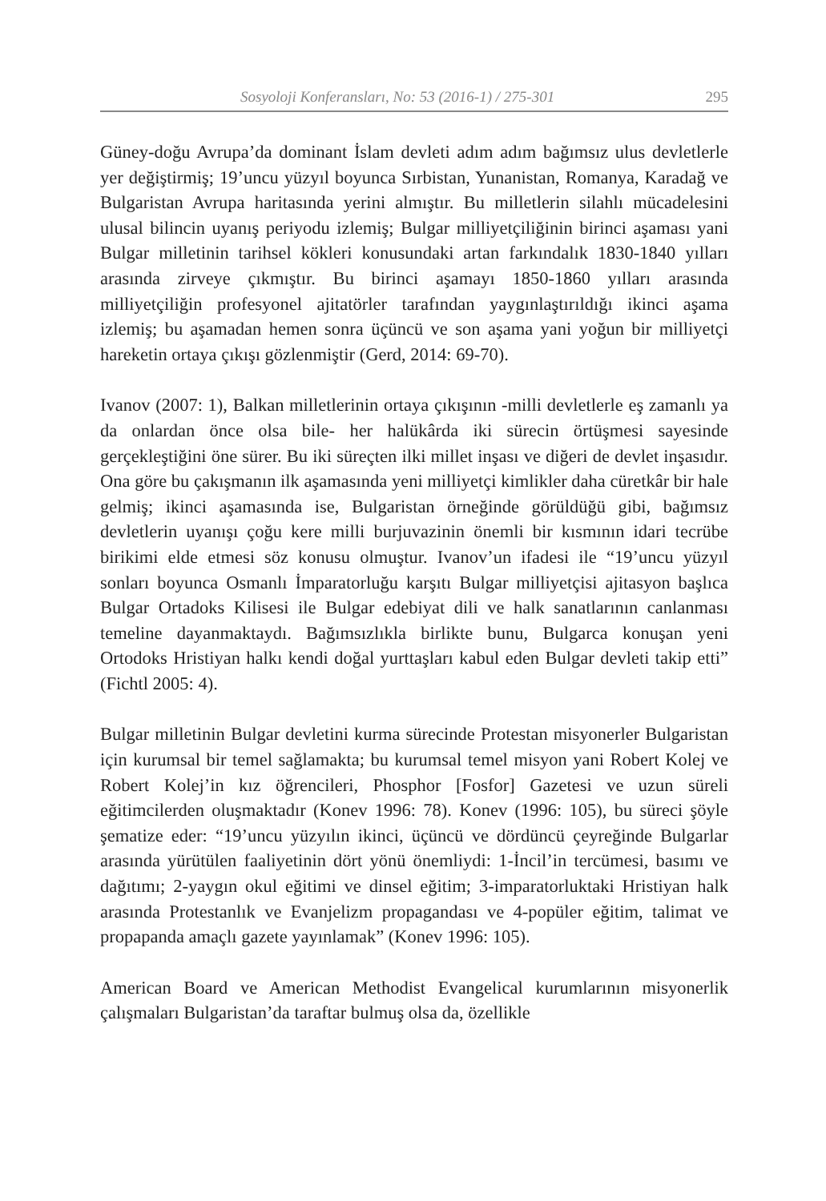Sosyoloji Konferansları, No: 53 (2016-1) / 275-301 295
Güney-doğu Avrupa’da dominant İslam devleti adım adım bağımsız ulus devletlerle yer değiştirmiş; 19’uncu yüzyıl boyunca Sırbistan, Yunanistan, Romanya, Karadağ ve Bulgaristan Avrupa haritasında yerini almıştır. Bu milletlerin silahlı mücadelesini ulusal bilincin uyanış periyodu izlemiş; Bulgar milliyetçiliğinin birinci aşaması yani Bulgar milletinin tarihsel kökleri konusundaki artan farkındalık 1830-1840 yılları arasında zirveye çıkmıştır. Bu birinci aşamayı 1850-1860 yılları arasında milliyetçiliğin profesyonel ajitatörler tarafından yaygınlaştırıldığı ikinci aşama izlemiş; bu aşamadan hemen sonra üçüncü ve son aşama yani yoğun bir milliyetçi hareketin ortaya çıkışı gözlenmiştir (Gerd, 2014: 69-70).
Ivanov (2007: 1), Balkan milletlerinin ortaya çıkışının -milli devletlerle eş zamanlı ya da onlardan önce olsa bile- her halükârda iki sürecin örtüşmesi sayesinde gerçekleştiğini öne sürer. Bu iki süreçten ilki millet inşası ve diğeri de devlet inşasıdır. Ona göre bu çakışmanın ilk aşamasında yeni milliyetçi kimlikler daha cüretkâr bir hale gelmiş; ikinci aşamasında ise, Bulgaristan örneğinde görüldüğü gibi, bağımsız devletlerin uyanışı çoğu kere milli burjuvazinin önemli bir kısmının idari tecrübe birikimi elde etmesi söz konusu olmuştur. Ivanov’un ifadesi ile “19’uncu yüzyıl sonları boyunca Osmanlı İmparatorluğu karşıtı Bulgar milliyetçisi ajitasyon başlıca Bulgar Ortadoks Kilisesi ile Bulgar edebiyat dili ve halk sanatlarının canlanması temeline dayanmaktaydı. Bağımsızlıkla birlikte bunu, Bulgarca konuşan yeni Ortodoks Hristiyan halkı kendi doğal yurttaşları kabul eden Bulgar devleti takip etti” (Fichtl 2005: 4).
Bulgar milletinin Bulgar devletini kurma sürecinde Protestan misyonerler Bulgaristan için kurumsal bir temel sağlamakta; bu kurumsal temel misyon yani Robert Kolej ve Robert Kolej’in kız öğrencileri, Phosphor [Fosfor] Gazetesi ve uzun süreli eğitimcilerden oluşmaktadır (Konev 1996: 78). Konev (1996: 105), bu süreci şöyle şematize eder: “19’uncu yüzyılın ikinci, üçüncü ve dördüncü çeyreğinde Bulgarlar arasında yürütülen faaliyetinin dört yönü önemliydi: 1-İncil’in tercümesi, basımı ve dağıtımı; 2-yaygın okul eğitimi ve dinsel eğitim; 3-imparatorluktaki Hristiyan halk arasında Protestanlık ve Evanjelizm propagandası ve 4-popüler eğitim, talimat ve propapanda amaçlı gazete yayınlamak” (Konev 1996: 105).
American Board ve American Methodist Evangelical kurumlarının misyonerlik çalışmaları Bulgaristan’da taraftar bulmuş olsa da, özellikle